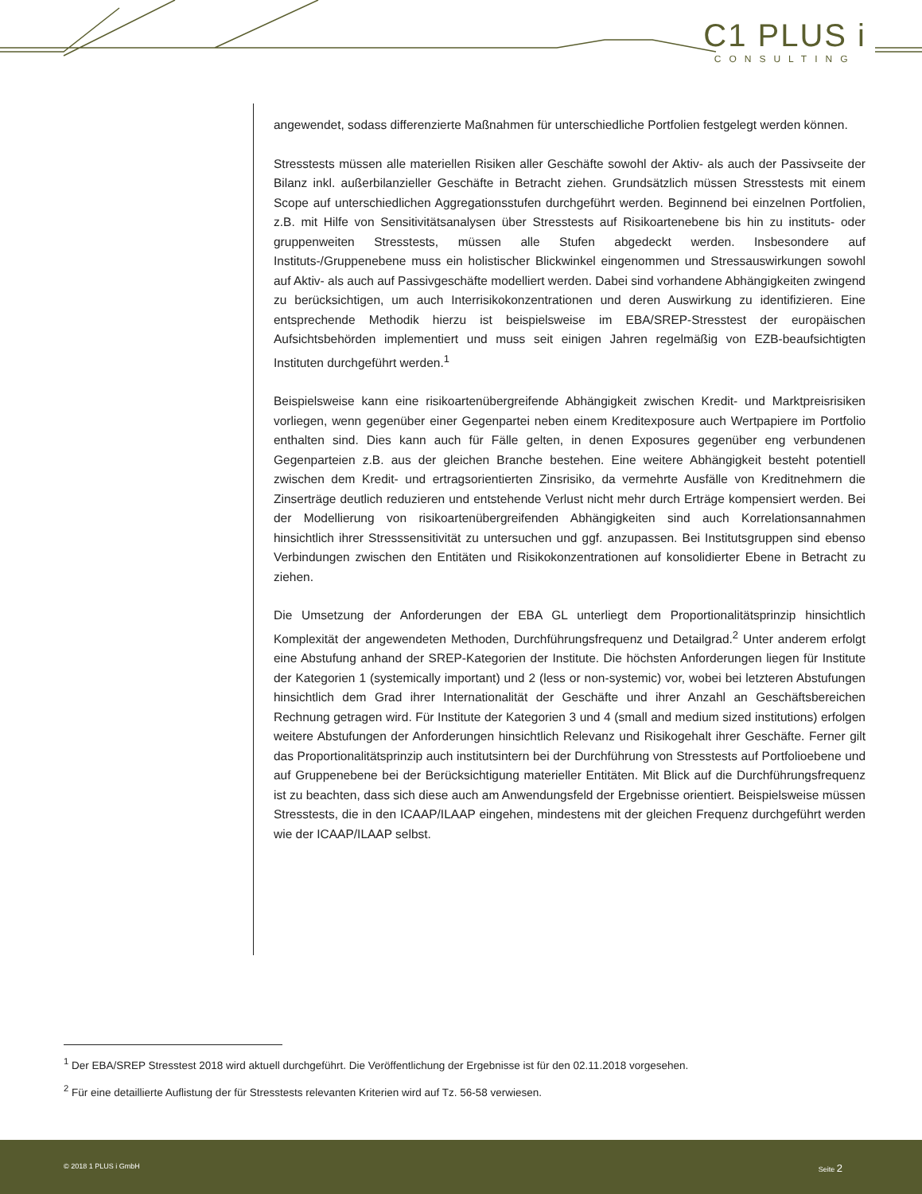C1 PLUS i
CONSULTING
angewendet, sodass differenzierte Maßnahmen für unterschiedliche Portfolien festgelegt werden können.
Stresstests müssen alle materiellen Risiken aller Geschäfte sowohl der Aktiv- als auch der Passivseite der Bilanz inkl. außerbilanzieller Geschäfte in Betracht ziehen. Grundsätzlich müssen Stresstests mit einem Scope auf unterschiedlichen Aggregationsstufen durchgeführt werden. Beginnend bei einzelnen Portfolien, z.B. mit Hilfe von Sensitivitätsanalysen über Stresstests auf Risikoartenebene bis hin zu instituts- oder gruppenweiten Stresstests, müssen alle Stufen abgedeckt werden. Insbesondere auf Instituts-/Gruppenebene muss ein holistischer Blickwinkel eingenommen und Stressauswirkungen sowohl auf Aktiv- als auch auf Passivgeschäfte modelliert werden. Dabei sind vorhandene Abhängigkeiten zwingend zu berücksichtigen, um auch Interrisikokonzentrationen und deren Auswirkung zu identifizieren. Eine entsprechende Methodik hierzu ist beispielsweise im EBA/SREP-Stresstest der europäischen Aufsichtsbehörden implementiert und muss seit einigen Jahren regelmäßig von EZB-beaufsichtigten Instituten durchgeführt werden.<sup>1</sup>
Beispielsweise kann eine risikoartenübergreifende Abhängigkeit zwischen Kredit- und Marktpreisrisiken vorliegen, wenn gegenüber einer Gegenpartei neben einem Kreditexposure auch Wertpapiere im Portfolio enthalten sind. Dies kann auch für Fälle gelten, in denen Exposures gegenüber eng verbundenen Gegenparteien z.B. aus der gleichen Branche bestehen. Eine weitere Abhängigkeit besteht potentiell zwischen dem Kredit- und ertragsorientierten Zinsrisiko, da vermehrte Ausfälle von Kreditnehmern die Zinserträge deutlich reduzieren und entstehende Verlust nicht mehr durch Erträge kompensiert werden. Bei der Modellierung von risikoartenübergreifenden Abhängigkeiten sind auch Korrelationsannahmen hinsichtlich ihrer Stresssensitivität zu untersuchen und ggf. anzupassen. Bei Institutsgruppen sind ebenso Verbindungen zwischen den Entitäten und Risikokonzentrationen auf konsolidierter Ebene in Betracht zu ziehen.
Die Umsetzung der Anforderungen der EBA GL unterliegt dem Proportionalitätsprinzip hinsichtlich Komplexität der angewendeten Methoden, Durchführungsfrequenz und Detailgrad.<sup>2</sup> Unter anderem erfolgt eine Abstufung anhand der SREP-Kategorien der Institute. Die höchsten Anforderungen liegen für Institute der Kategorien 1 (systemically important) und 2 (less or non-systemic) vor, wobei bei letzteren Abstufungen hinsichtlich dem Grad ihrer Internationalität der Geschäfte und ihrer Anzahl an Geschäftsbereichen Rechnung getragen wird. Für Institute der Kategorien 3 und 4 (small and medium sized institutions) erfolgen weitere Abstufungen der Anforderungen hinsichtlich Relevanz und Risikogehalt ihrer Geschäfte. Ferner gilt das Proportionalitätsprinzip auch institutsintern bei der Durchführung von Stresstests auf Portfolioebene und auf Gruppenebene bei der Berücksichtigung materieller Entitäten. Mit Blick auf die Durchführungsfrequenz ist zu beachten, dass sich diese auch am Anwendungsfeld der Ergebnisse orientiert. Beispielsweise müssen Stresstests, die in den ICAAP/ILAAP eingehen, mindestens mit der gleichen Frequenz durchgeführt werden wie der ICAAP/ILAAP selbst.
<sup>1</sup> Der EBA/SREP Stresstest 2018 wird aktuell durchgeführt. Die Veröffentlichung der Ergebnisse ist für den 02.11.2018 vorgesehen.
<sup>2</sup> Für eine detaillierte Auflistung der für Stresstests relevanten Kriterien wird auf Tz. 56-58 verwiesen.
© 2018 1 PLUS i GmbH Seite 2